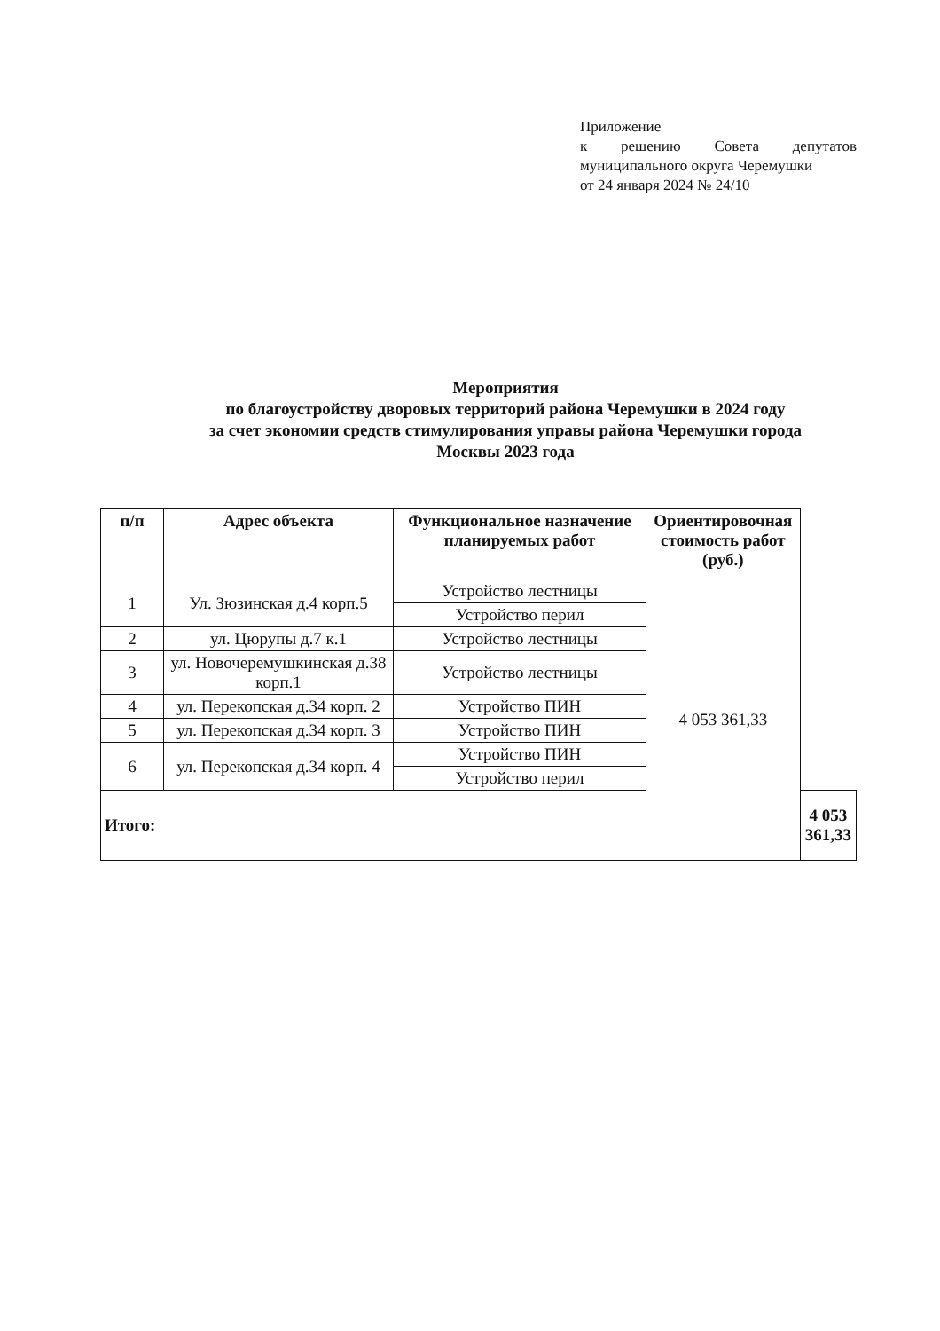Приложение
к решению Совета депутатов
муниципального округа Черемушки
от 24 января 2024 № 24/10
Мероприятия
по благоустройству дворовых территорий района Черемушки в 2024 году
за счет экономии средств стимулирования управы района Черемушки города
Москвы 2023 года
| п/п | Адрес объекта | Функциональное назначение планируемых работ | Ориентировочная стоимость работ (руб.) | |
| --- | --- | --- | --- | --- |
| 1 | Ул. Зюзинская д.4 корп.5 | Устройство лестницы | 4 053 361,33 | |
| | | Устройство перил | | |
| 2 | ул. Цюрупы д.7 к.1 | Устройство лестницы | | |
| 3 | ул. Новочеремушкинская д.38 корп.1 | Устройство лестницы | | |
| 4 | ул. Перекопская д.34 корп. 2 | Устройство ПИН | | |
| 5 | ул. Перекопская д.34 корп. 3 | Устройство ПИН | | |
| 6 | ул. Перекопская д.34 корп. 4 | Устройство ПИН | | |
| | | Устройство перил | | |
| Итого: | | | | 4 053 361,33 |